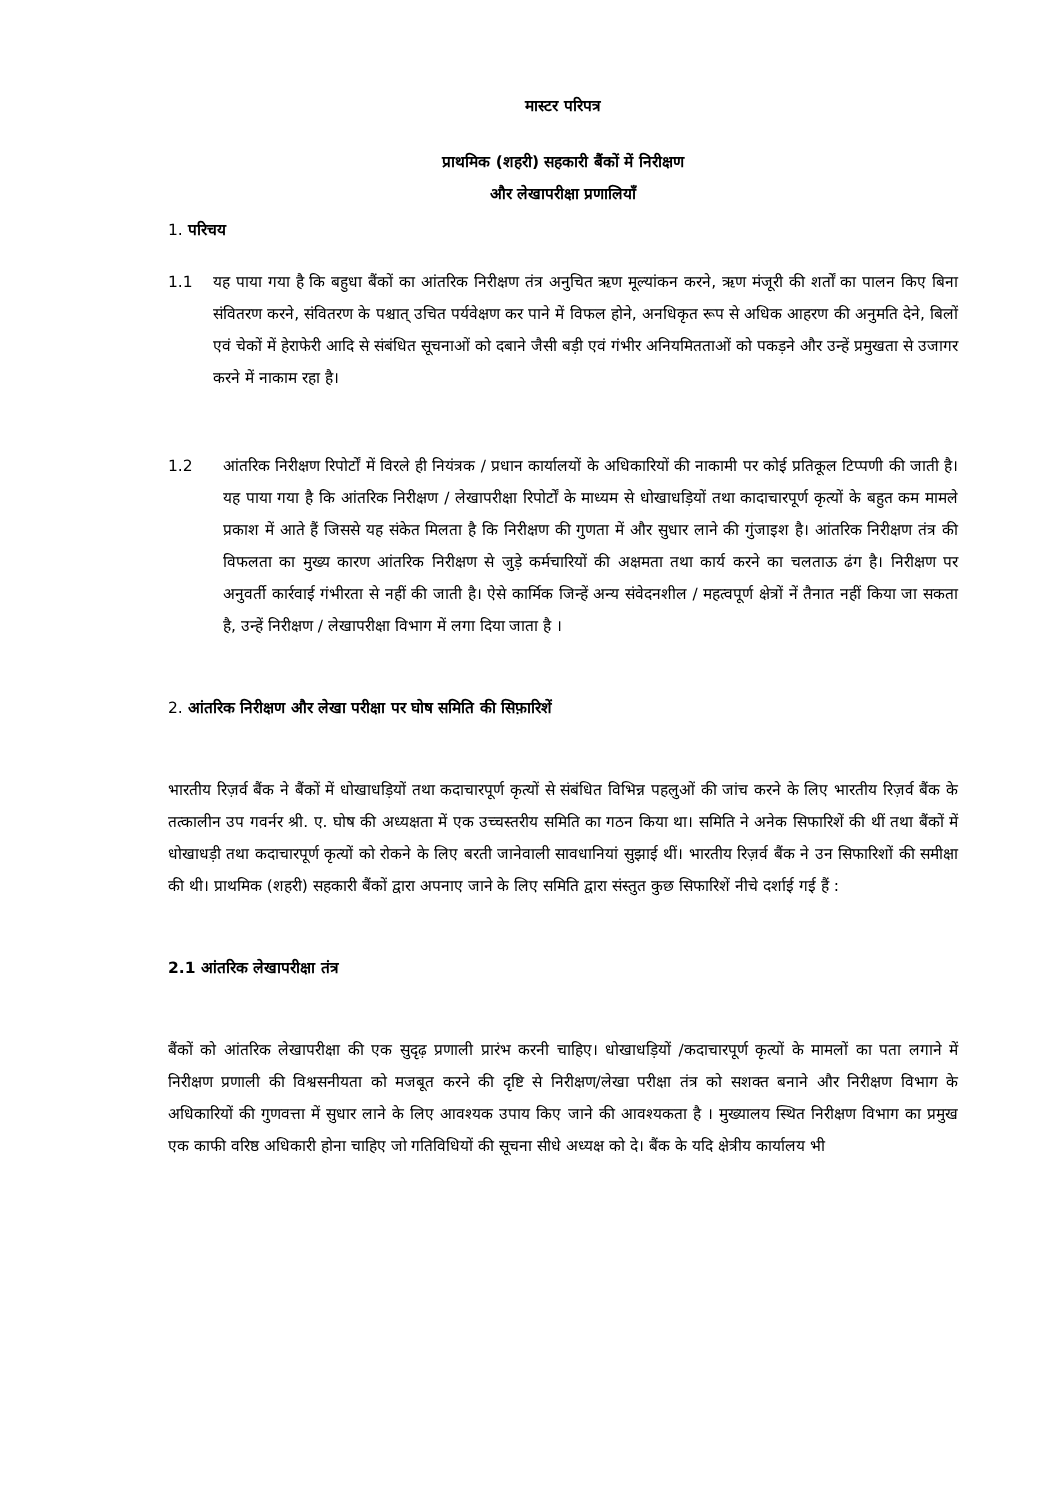मास्टर परिपत्र
प्राथमिक (शहरी) सहकारी बैंकों में निरीक्षण
और लेखापरीक्षा प्रणालियाँ
1. परिचय
1.1 यह पाया गया है कि बहुधा बैंकों का आंतरिक निरीक्षण तंत्र अनुचित ऋण मूल्यांकन करने, ऋण मंजूरी की शर्तों का पालन किए बिना संवितरण करने, संवितरण के पश्चात् उचित पर्यवेक्षण कर पाने में विफल होने, अनधिकृत रूप से अधिक आहरण की अनुमति देने, बिलों एवं चेकों में हेराफेरी आदि से संबंधित सूचनाओं को दबाने जैसी बड़ी एवं गंभीर अनियमितताओं को पकड़ने और उन्हें प्रमुखता से उजागर करने में नाकाम रहा है।
1.2 आंतरिक निरीक्षण रिपोर्टों में विरले ही नियंत्रक / प्रधान कार्यालयों के अधिकारियों की नाकामी पर कोई प्रतिकूल टिप्पणी की जाती है। यह पाया गया है कि आंतरिक निरीक्षण / लेखापरीक्षा रिपोर्टों के माध्यम से धोखाधड़ियों तथा कादाचारपूर्ण कृत्यों के बहुत कम मामले प्रकाश में आते हैं जिससे यह संकेत मिलता है कि निरीक्षण की गुणता में और सुधार लाने की गुंजाइश है। आंतरिक निरीक्षण तंत्र की विफलता का मुख्य कारण आंतरिक निरीक्षण से जुड़े कर्मचारियों की अक्षमता तथा कार्य करने का चलताऊ ढंग है। निरीक्षण पर अनुवर्ती कार्रवाई गंभीरता से नहीं की जाती है। ऐसे कार्मिक जिन्हें अन्य संवेदनशील / महत्वपूर्ण क्षेत्रों नें तैनात नहीं किया जा सकता है, उन्हें निरीक्षण / लेखापरीक्षा विभाग में लगा दिया जाता है ।
2. आंतरिक निरीक्षण और लेखा परीक्षा पर घोष समिति की सिफ़ारिशें
भारतीय रिज़र्व बैंक ने बैंकों में धोखाधड़ियों तथा कदाचारपूर्ण कृत्यों से संबंधित विभिन्न पहलुओं की जांच करने के लिए भारतीय रिज़र्व बैंक के तत्कालीन उप गवर्नर श्री. ए. घोष की अध्यक्षता में एक उच्चस्तरीय समिति का गठन किया था। समिति ने अनेक सिफारिशें की थीं तथा बैंकों में धोखाधड़ी तथा कदाचारपूर्ण कृत्यों को रोकने के लिए बरती जानेवाली सावधानियां सुझाई थीं। भारतीय रिज़र्व बैंक ने उन सिफारिशों की समीक्षा की थी। प्राथमिक (शहरी) सहकारी बैंकों द्वारा अपनाए जाने के लिए समिति द्वारा संस्तुत कुछ सिफारिशें नीचे दर्शाई गई हैं :
2.1 आंतरिक लेखापरीक्षा तंत्र
बैंकों को आंतरिक लेखापरीक्षा की एक सुदृढ़ प्रणाली प्रारंभ करनी चाहिए। धोखाधड़ियों /कदाचारपूर्ण कृत्यों के मामलों का पता लगाने में निरीक्षण प्रणाली की विश्वसनीयता को मजबूत करने की दृष्टि से निरीक्षण/लेखा परीक्षा तंत्र को सशक्त बनाने और निरीक्षण विभाग के अधिकारियों की गुणवत्ता में सुधार लाने के लिए आवश्यक उपाय किए जाने की आवश्यकता है । मुख्यालय स्थित निरीक्षण विभाग का प्रमुख एक काफी वरिष्ठ अधिकारी होना चाहिए जो गतिविधियों की सूचना सीधे अध्यक्ष को दे। बैंक के यदि क्षेत्रीय कार्यालय भी